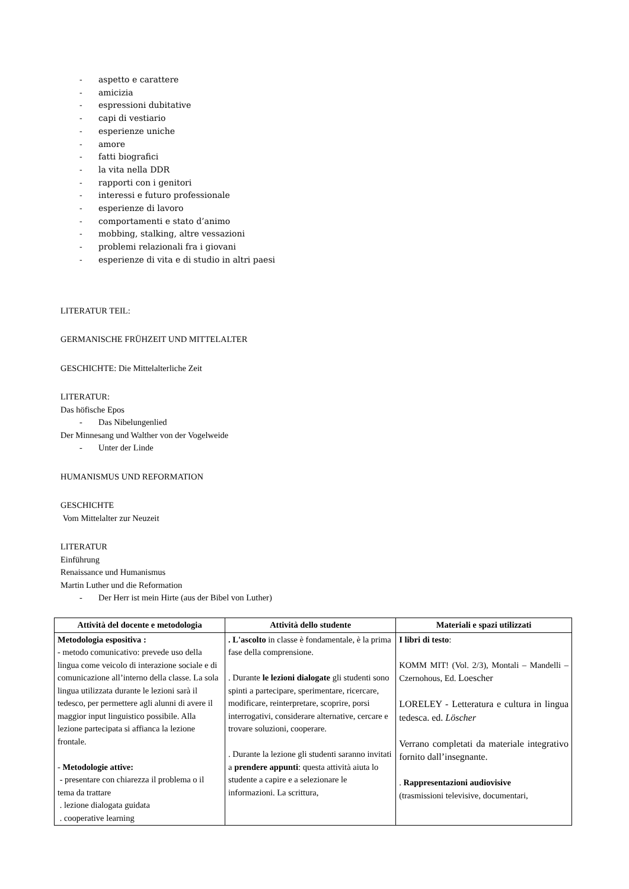- aspetto e carattere
- amicizia
- espressioni dubitative
- capi di vestiario
- esperienze uniche
- amore
- fatti biografici
- la vita nella DDR
- rapporti con i genitori
- interessi e futuro professionale
- esperienze di lavoro
- comportamenti e stato d’animo
- mobbing, stalking, altre vessazioni
- problemi relazionali fra i giovani
- esperienze di vita e di studio in altri paesi
LITERATUR TEIL:
GERMANISCHE FRÜHZEIT UND MITTELALTER
GESCHICHTE: Die Mittelalterliche Zeit
LITERATUR:
Das höfische Epos
- Das Nibelungenlied
Der Minnesang und Walther von der Vogelweide
- Unter der Linde
HUMANISMUS UND REFORMATION
GESCHICHTE
Vom Mittelalter zur Neuzeit
LITERATUR
Einführung
Renaissance und Humanismus
Martin Luther und die Reformation
- Der Herr ist mein Hirte (aus der Bibel von Luther)
| Attività del docente e metodologia | Attività dello studente | Materiali e spazi utilizzati |
| --- | --- | --- |
| Metodologia espositiva : - metodo comunicativo: prevede uso della lingua come veicolo di interazione sociale e di comunicazione all’interno della classe. La sola lingua utilizzata durante le lezioni sarà il tedesco, per permettere agli alunni di avere il maggior input linguistico possibile. Alla lezione partecipata si affianca la lezione frontale. - Metodologie attive: - presentare con chiarezza il problema o il tema da trattare . lezione dialogata guidata . cooperative learning | . L'ascolto in classe è fondamentale, è la prima fase della comprensione. . Durante le lezioni dialogate gli studenti sono spinti a partecipare, sperimentare, ricercare, modificare, reinterpretare, scoprire, porsi interrogativi, considerare alternative, cercare e trovare soluzioni, cooperare. . Durante la lezione gli studenti saranno invitati a prendere appunti : questa attività aiuta lo studente a capire e a selezionare le informazioni. La scrittura, | I libri di testo : KOMM MIT! (Vol. 2/3), Montali – Mandelli – Czernohous, Ed. Loescher LORELEY - Letteratura e cultura in lingua tedesca. ed. Löscher Verrano completati da materiale integrativo fornito dall’insegnante. . Rappresentazioni audiovisive (trasmissioni televisive, documentari, |